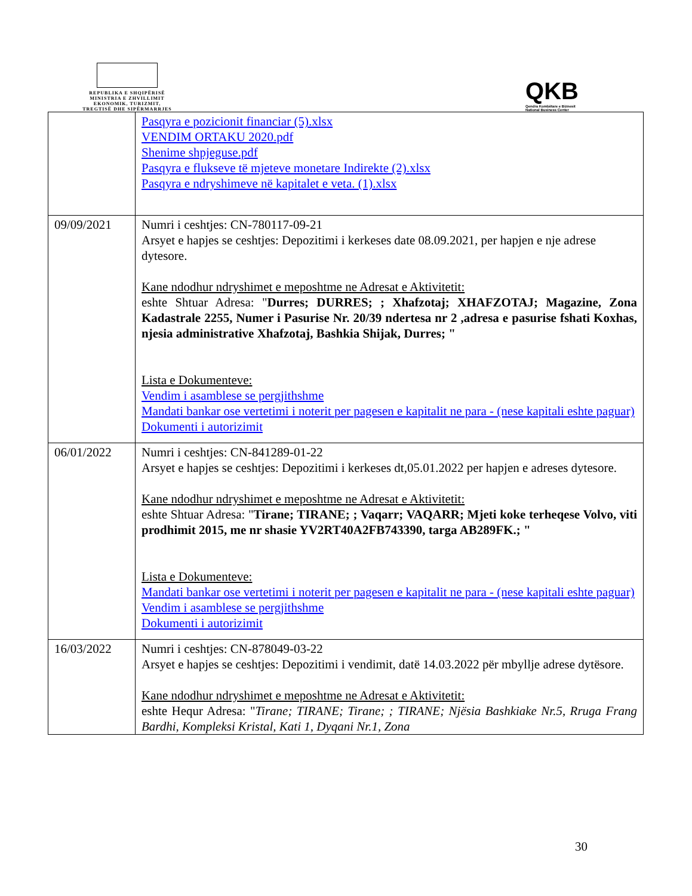REPUBLIKA E SHQIPËRISË
MINISTRIA E ZHVILLIMIT
EKONOMIK, TURIZMIT,
TREGTISË DHE SIPËRMARRJES
QKB
Qendra Kombëtare e Biznesit
National Business Center
| | Pasqyra e pozicionit financiar (5).xlsx VENDIM ORTAKU 2020.pdf Shenime shpjeguse.pdf Pasqyra e flukseve të mjeteve monetare Indirekte (2).xlsx Pasqyra e ndryshimeve në kapitalet e veta. (1).xlsx |
| 09/09/2021 | Numri i ceshtjes: CN-780117-09-21 Arsyet e hapjes se ceshtjes: Depozitimi i kerkeses date 08.09.2021, per hapjen e nje adrese dytesore. Kane ndodhur ndryshimet e meposhtme ne Adresat e Aktivitetit: eshte Shtuar Adresa: " Durres; DURRES; ; Xhafzotaj; XHAFZOTAJ; Magazine, Zona Kadastrale 2255, Numer i Pasurise Nr. 20/39 ndertesa nr 2 ,adresa e pasurise fshati Koxhas, njesia administrative Xhafzotaj, Bashkia Shijak, Durres; " Lista e Dokumenteve: Vendim i asamblese se pergjithshme Mandati bankar ose vertetimi i noterit per pagesen e kapitalit ne para - (nese kapitali eshte paguar) Dokumenti i autorizimit |
| 06/01/2022 | Numri i ceshtjes: CN-841289-01-22 Arsyet e hapjes se ceshtjes: Depozitimi i kerkeses dt,05.01.2022 per hapjen e adreses dytesore. Kane ndodhur ndryshimet e meposhtme ne Adresat e Aktivitetit: eshte Shtuar Adresa: " Tirane; TIRANE; ; Vaqarr; VAQARR; Mjeti koke terheqese Volvo, viti prodhimit 2015, me nr shasie YV2RT40A2FB743390, targa AB289FK.; " Lista e Dokumenteve: Mandati bankar ose vertetimi i noterit per pagesen e kapitalit ne para - (nese kapitali eshte paguar) Vendim i asamblese se pergjithshme Dokumenti i autorizimit |
| 16/03/2022 | Numri i ceshtjes: CN-878049-03-22 Arsyet e hapjes se ceshtjes: Depozitimi i vendimit, datë 14.03.2022 për mbyllje adrese dytësore. Kane ndodhur ndryshimet e meposhtme ne Adresat e Aktivitetit: eshte Hequr Adresa: " Tirane; TIRANE; Tirane; ; TIRANE; Njësia Bashkiake Nr.5, Rruga Frang Bardhi, Kompleksi Kristal, Kati 1, Dyqani Nr.1, Zona |
30